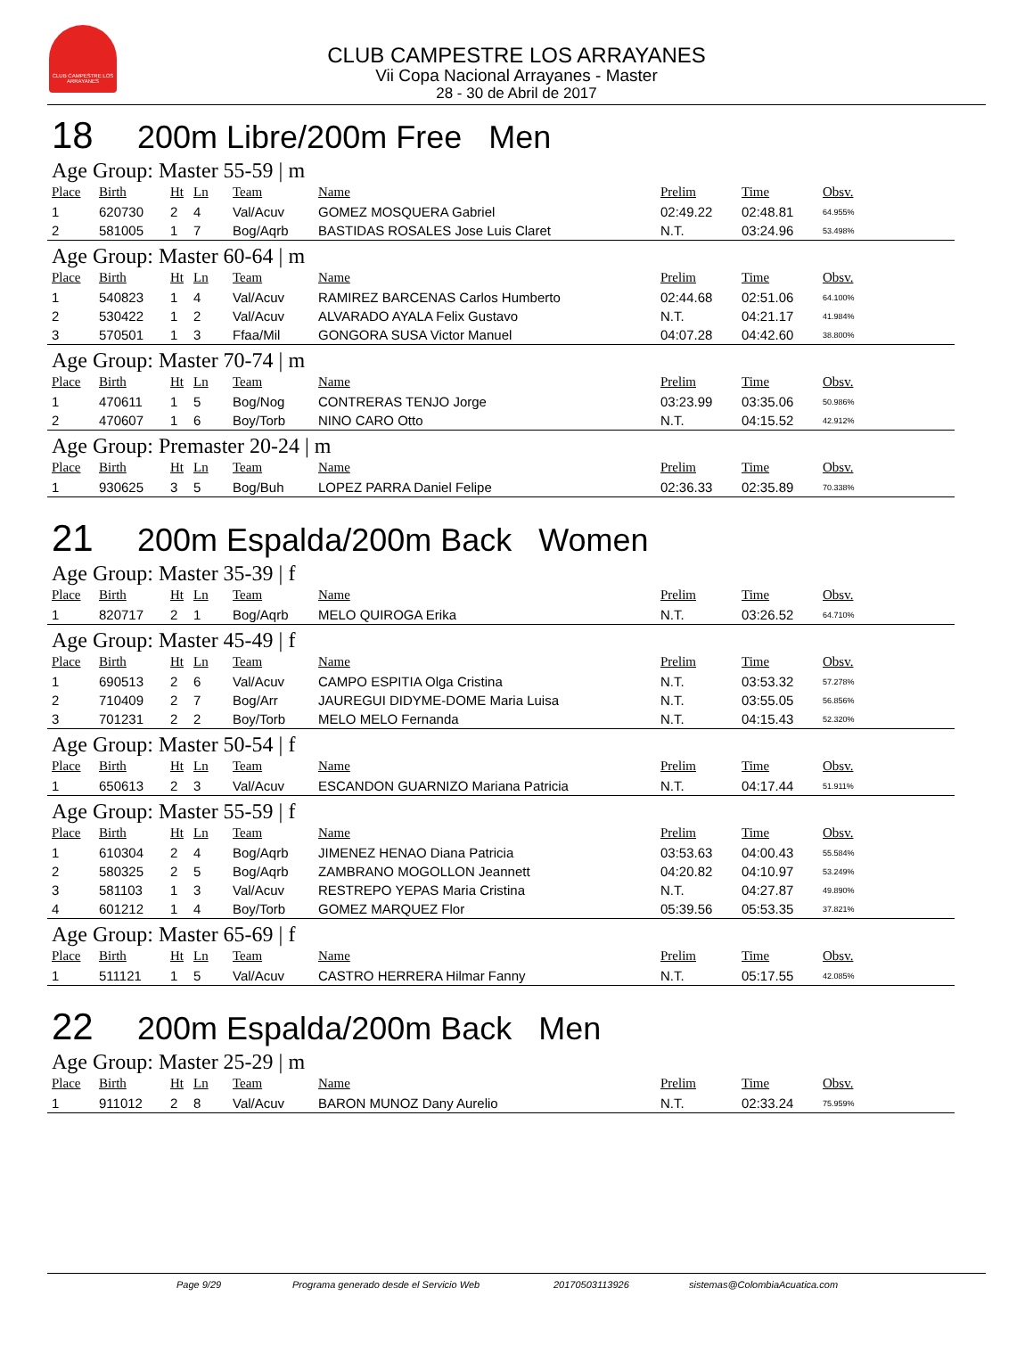CLUB CAMPESTRE LOS ARRAYANES
CLUB CAMPESTRE LOS ARRAYANES
Vii Copa Nacional Arrayanes - Master
28 - 30 de Abril de 2017
18 200m Libre/200m Free Men
Age Group: Master 55-59 | m
| Place | Birth | Ht | Ln | Team | Name | Prelim | Time | Obsv. |
| --- | --- | --- | --- | --- | --- | --- | --- | --- |
| 1 | 620730 | 2 | 4 | Val/Acuv | GOMEZ MOSQUERA Gabriel | 02:49.22 | 02:48.81 | 64.955% |
| 2 | 581005 | 1 | 7 | Bog/Aqrb | BASTIDAS ROSALES Jose Luis Claret | N.T. | 03:24.96 | 53.498% |
Age Group: Master 60-64 | m
| Place | Birth | Ht | Ln | Team | Name | Prelim | Time | Obsv. |
| --- | --- | --- | --- | --- | --- | --- | --- | --- |
| 1 | 540823 | 1 | 4 | Val/Acuv | RAMIREZ BARCENAS Carlos Humberto | 02:44.68 | 02:51.06 | 64.100% |
| 2 | 530422 | 1 | 2 | Val/Acuv | ALVARADO AYALA Felix Gustavo | N.T. | 04:21.17 | 41.984% |
| 3 | 570501 | 1 | 3 | Ffaa/Mil | GONGORA SUSA Victor Manuel | 04:07.28 | 04:42.60 | 38.800% |
Age Group: Master 70-74 | m
| Place | Birth | Ht | Ln | Team | Name | Prelim | Time | Obsv. |
| --- | --- | --- | --- | --- | --- | --- | --- | --- |
| 1 | 470611 | 1 | 5 | Bog/Nog | CONTRERAS TENJO Jorge | 03:23.99 | 03:35.06 | 50.986% |
| 2 | 470607 | 1 | 6 | Boy/Torb | NINO CARO Otto | N.T. | 04:15.52 | 42.912% |
Age Group: Premaster 20-24 | m
| Place | Birth | Ht | Ln | Team | Name | Prelim | Time | Obsv. |
| --- | --- | --- | --- | --- | --- | --- | --- | --- |
| 1 | 930625 | 3 | 5 | Bog/Buh | LOPEZ PARRA Daniel Felipe | 02:36.33 | 02:35.89 | 70.338% |
21 200m Espalda/200m Back Women
Age Group: Master 35-39 | f
| Place | Birth | Ht | Ln | Team | Name | Prelim | Time | Obsv. |
| --- | --- | --- | --- | --- | --- | --- | --- | --- |
| 1 | 820717 | 2 | 1 | Bog/Aqrb | MELO QUIROGA Erika | N.T. | 03:26.52 | 64.710% |
Age Group: Master 45-49 | f
| Place | Birth | Ht | Ln | Team | Name | Prelim | Time | Obsv. |
| --- | --- | --- | --- | --- | --- | --- | --- | --- |
| 1 | 690513 | 2 | 6 | Val/Acuv | CAMPO ESPITIA Olga Cristina | N.T. | 03:53.32 | 57.278% |
| 2 | 710409 | 2 | 7 | Bog/Arr | JAUREGUI DIDYME-DOME Maria Luisa | N.T. | 03:55.05 | 56.856% |
| 3 | 701231 | 2 | 2 | Boy/Torb | MELO MELO Fernanda | N.T. | 04:15.43 | 52.320% |
Age Group: Master 50-54 | f
| Place | Birth | Ht | Ln | Team | Name | Prelim | Time | Obsv. |
| --- | --- | --- | --- | --- | --- | --- | --- | --- |
| 1 | 650613 | 2 | 3 | Val/Acuv | ESCANDON GUARNIZO Mariana Patricia | N.T. | 04:17.44 | 51.911% |
Age Group: Master 55-59 | f
| Place | Birth | Ht | Ln | Team | Name | Prelim | Time | Obsv. |
| --- | --- | --- | --- | --- | --- | --- | --- | --- |
| 1 | 610304 | 2 | 4 | Bog/Aqrb | JIMENEZ HENAO Diana Patricia | 03:53.63 | 04:00.43 | 55.584% |
| 2 | 580325 | 2 | 5 | Bog/Aqrb | ZAMBRANO MOGOLLON Jeannett | 04:20.82 | 04:10.97 | 53.249% |
| 3 | 581103 | 1 | 3 | Val/Acuv | RESTREPO YEPAS Maria Cristina | N.T. | 04:27.87 | 49.890% |
| 4 | 601212 | 1 | 4 | Boy/Torb | GOMEZ MARQUEZ Flor | 05:39.56 | 05:53.35 | 37.821% |
Age Group: Master 65-69 | f
| Place | Birth | Ht | Ln | Team | Name | Prelim | Time | Obsv. |
| --- | --- | --- | --- | --- | --- | --- | --- | --- |
| 1 | 511121 | 1 | 5 | Val/Acuv | CASTRO HERRERA Hilmar Fanny | N.T. | 05:17.55 | 42.085% |
22 200m Espalda/200m Back Men
Age Group: Master 25-29 | m
| Place | Birth | Ht | Ln | Team | Name | Prelim | Time | Obsv. |
| --- | --- | --- | --- | --- | --- | --- | --- | --- |
| 1 | 911012 | 2 | 8 | Val/Acuv | BARON MUNOZ Dany Aurelio | N.T. | 02:33.24 | 75.959% |
Page 9/29 Programa generado desde el Servicio Web 20170503113926 sistemas@ColombiaAcuatica.com